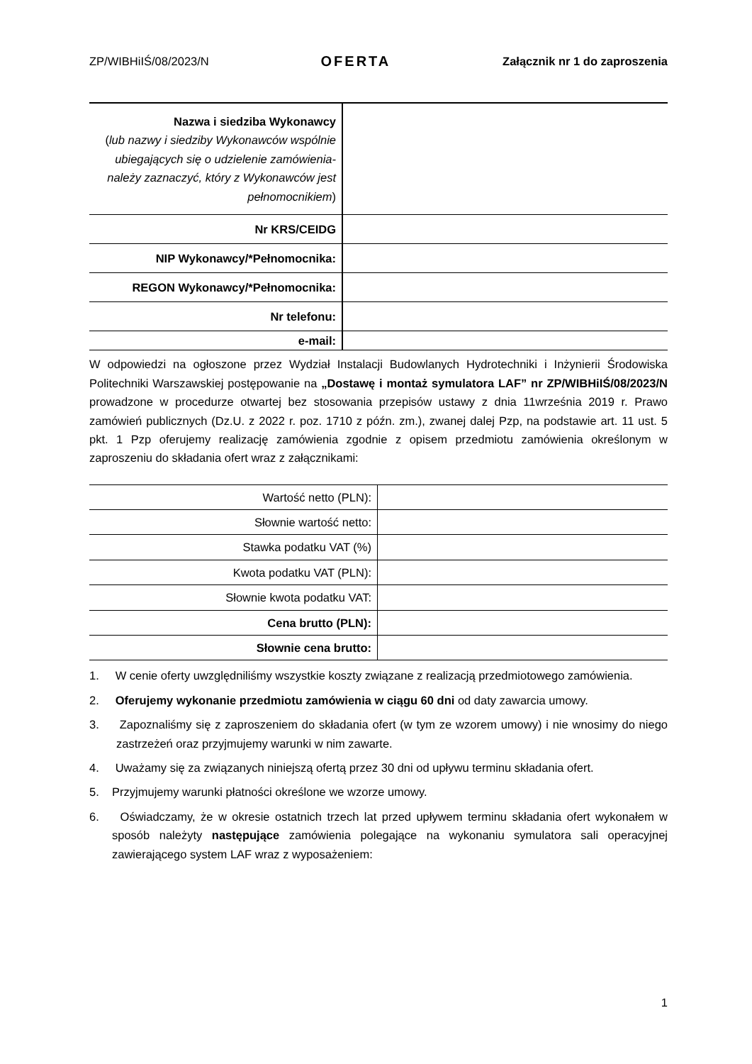ZP/WIBHiIŚ/08/2023/N OFERTA Załącznik nr 1 do zaproszenia
| Nazwa i siedziba Wykonawcy ( lub nazwy i siedziby Wykonawców wspólnie ubiegających się o udzielenie zamówienia-należy zaznaczyć, który z Wykonawców jest pełnomocnikiem ) | |
| Nr KRS/CEIDG | |
| NIP Wykonawcy/*Pełnomocnika: | |
| REGON Wykonawcy/*Pełnomocnika: | |
| Nr telefonu: | |
| e-mail: | |
W odpowiedzi na ogłoszone przez Wydział Instalacji Budowlanych Hydrotechniki i Inżynierii Środowiska Politechniki Warszawskiej postępowanie na „Dostawę i montaż symulatora LAF” nr ZP/WIBHiIŚ/08/2023/N prowadzone w procedurze otwartej bez stosowania przepisów ustawy z dnia 11września 2019 r. Prawo zamówień publicznych (Dz.U. z 2022 r. poz. 1710 z późn. zm.), zwanej dalej Pzp, na podstawie art. 11 ust. 5 pkt. 1 Pzp oferujemy realizację zamówienia zgodnie z opisem przedmiotu zamówienia określonym w zaproszeniu do składania ofert wraz z załącznikami:
| Wartość netto (PLN): | |
| Słownie wartość netto: | |
| Stawka podatku VAT (%) | |
| Kwota podatku VAT (PLN): | |
| Słownie kwota podatku VAT: | |
| Cena brutto (PLN): | |
| Słownie cena brutto: | |
1. W cenie oferty uwzględniliśmy wszystkie koszty związane z realizacją przedmiotowego zamówienia.
2. Oferujemy wykonanie przedmiotu zamówienia w ciągu 60 dni od daty zawarcia umowy.
3. Zapoznaliśmy się z zaproszeniem do składania ofert (w tym ze wzorem umowy) i nie wnosimy do niego zastrzeżeń oraz przyjmujemy warunki w nim zawarte.
4. Uważamy się za związanych niniejszą ofertą przez 30 dni od upływu terminu składania ofert.
5. Przyjmujemy warunki płatności określone we wzorze umowy.
6. Oświadczamy, że w okresie ostatnich trzech lat przed upływem terminu składania ofert wykonałem w sposób należyty następujące zamówienia polegające na wykonaniu symulatora sali operacyjnej zawierającego system LAF wraz z wyposażeniem:
1